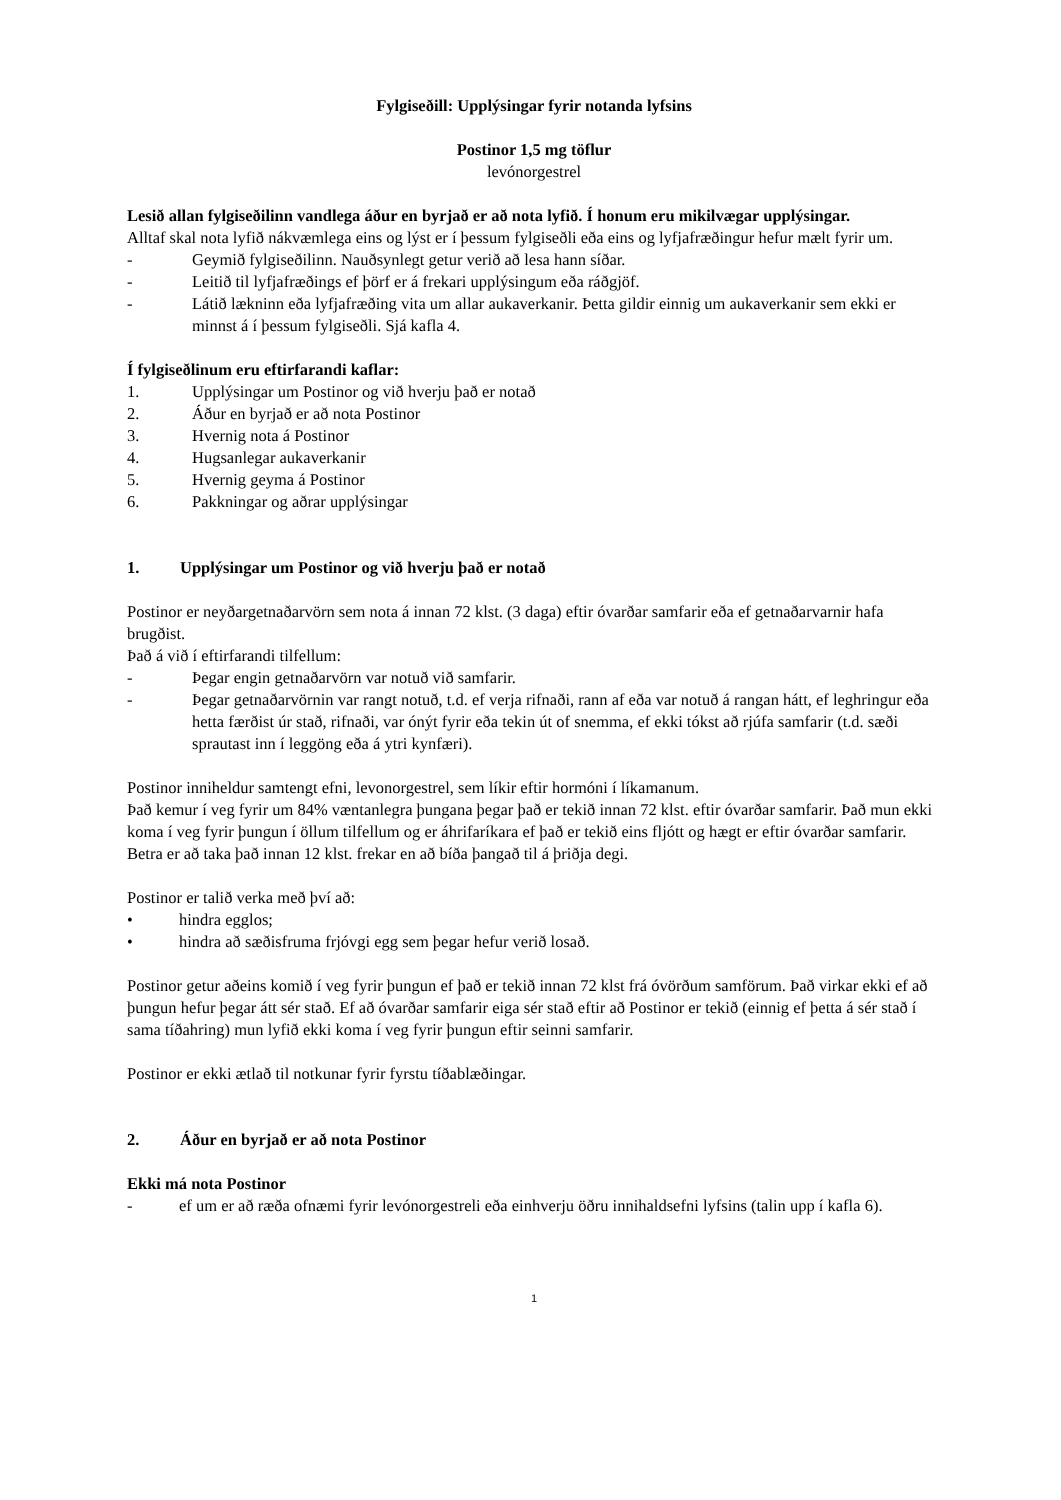Fylgiseðill: Upplýsingar fyrir notanda lyfsins
Postinor 1,5 mg töflur
levónorgestrel
Lesið allan fylgiseðilinn vandlega áður en byrjað er að nota lyfið. Í honum eru mikilvægar upplýsingar.
Alltaf skal nota lyfið nákvæmlega eins og lýst er í þessum fylgiseðli eða eins og lyfjafræðingur hefur mælt fyrir um.
- Geymið fylgiseðilinn. Nauðsynlegt getur verið að lesa hann síðar.
- Leitið til lyfjafræðings ef þörf er á frekari upplýsingum eða ráðgjöf.
- Látið lækninn eða lyfjafræðing vita um allar aukaverkanir. Þetta gildir einnig um aukaverkanir sem ekki er minnst á í þessum fylgiseðli. Sjá kafla 4.
Í fylgiseðlinum eru eftirfarandi kaflar:
1. Upplýsingar um Postinor og við hverju það er notað
2. Áður en byrjað er að nota Postinor
3. Hvernig nota á Postinor
4. Hugsanlegar aukaverkanir
5. Hvernig geyma á Postinor
6. Pakkningar og aðrar upplýsingar
1. Upplýsingar um Postinor og við hverju það er notað
Postinor er neyðargetnaðarvörn sem nota á innan 72 klst. (3 daga) eftir óvarðar samfarir eða ef getnaðarvarnir hafa brugðist.
Það á við í eftirfarandi tilfellum:
- Þegar engin getnaðarvörn var notuð við samfarir.
- Þegar getnaðarvörnin var rangt notuð, t.d. ef verja rifnaði, rann af eða var notuð á rangan hátt, ef leghringur eða hetta færðist úr stað, rifnaði, var ónýt fyrir eða tekin út of snemma, ef ekki tókst að rjúfa samfarir (t.d. sæði sprautast inn í leggöng eða á ytri kynfæri).
Postinor inniheldur samtengt efni, levonorgestrel, sem líkir eftir hormóni í líkamanum.
Það kemur í veg fyrir um 84% væntanlegra þungana þegar það er tekið innan 72 klst. eftir óvarðar samfarir. Það mun ekki koma í veg fyrir þungun í öllum tilfellum og er áhrifaríkara ef það er tekið eins fljótt og hægt er eftir óvarðar samfarir. Betra er að taka það innan 12 klst. frekar en að bíða þangað til á þriðja degi.
Postinor er talið verka með því að:
• hindra egglos;
• hindra að sæðisfruma frjóvgi egg sem þegar hefur verið losað.
Postinor getur aðeins komið í veg fyrir þungun ef það er tekið innan 72 klst frá óvörðum samförum. Það virkar ekki ef að þungun hefur þegar átt sér stað. Ef að óvarðar samfarir eiga sér stað eftir að Postinor er tekið (einnig ef þetta á sér stað í sama tíðahring) mun lyfið ekki koma í veg fyrir þungun eftir seinni samfarir.
Postinor er ekki ætlað til notkunar fyrir fyrstu tíðablæðingar.
2. Áður en byrjað er að nota Postinor
Ekki má nota Postinor
- ef um er að ræða ofnæmi fyrir levónorgestreli eða einhverju öðru innihaldsefni lyfsins (talin upp í kafla 6).
1